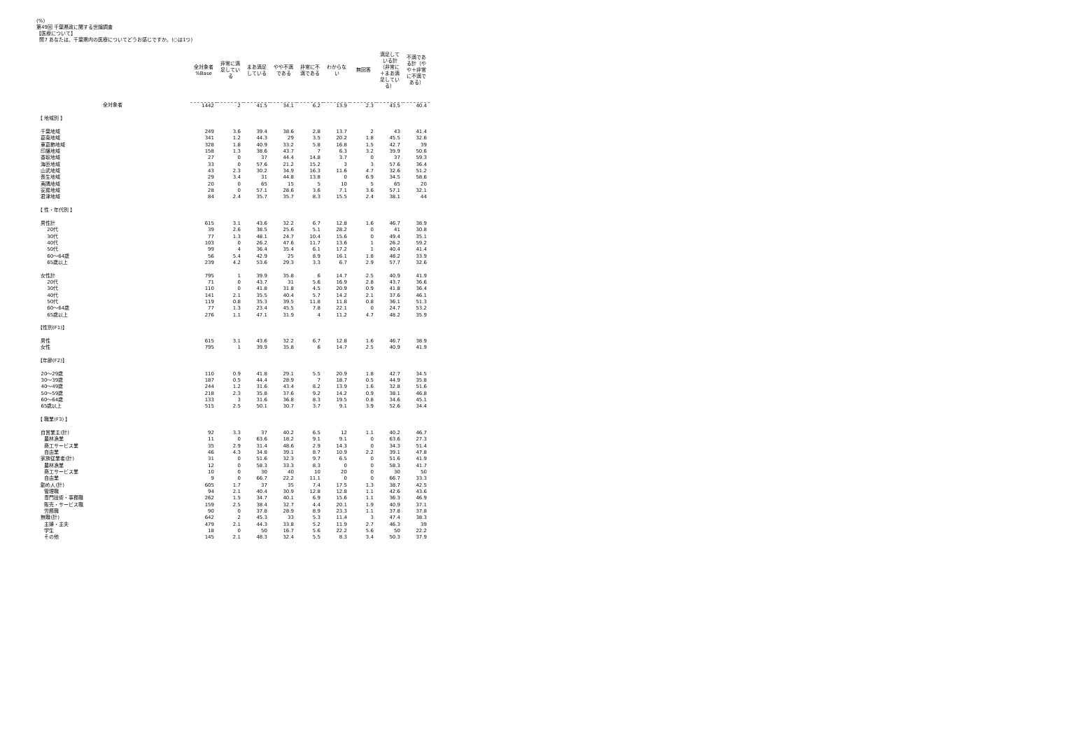(%)
第49回 千葉県政に関する世論調査
【医療について】
問7 あなたは、千葉県内の医療についてどうお感じですか。(○は1つ)
| | 全対象者 %Base | 非常に満足している | まあ満足している | やや不満である | 非常に不満である | わからない | 無回答 | 満足している計（非常に＋まあ満足している） | 不満である計（やや＋非常に不満である） |
| --- | --- | --- | --- | --- | --- | --- | --- | --- | --- |
| 全対象者 | 1442 | 2 | 41.5 | 34.1 | 6.2 | 13.9 | 2.3 | 43.5 | 40.4 |
| 【 地域別 】 | | | | | | | | | |
| 千葉地域 | 249 | 3.6 | 39.4 | 38.6 | 2.8 | 13.7 | 2 | 43 | 41.4 |
| 葛南地域 | 341 | 1.2 | 44.3 | 29 | 3.5 | 20.2 | 1.8 | 45.5 | 32.6 |
| 東葛飾地域 | 328 | 1.8 | 40.9 | 33.2 | 5.8 | 16.8 | 1.5 | 42.7 | 39 |
| 印旛地域 | 158 | 1.3 | 38.6 | 43.7 | 7 | 6.3 | 3.2 | 39.9 | 50.6 |
| 香取地域 | 27 | 0 | 37 | 44.4 | 14.8 | 3.7 | 0 | 37 | 59.3 |
| 海匝地域 | 33 | 0 | 57.6 | 21.2 | 15.2 | 3 | 3 | 57.6 | 36.4 |
| 山武地域 | 43 | 2.3 | 30.2 | 34.9 | 16.3 | 11.6 | 4.7 | 32.6 | 51.2 |
| 長生地域 | 29 | 3.4 | 31 | 44.8 | 13.8 | 0 | 6.9 | 34.5 | 58.6 |
| 夷隅地域 | 20 | 0 | 65 | 15 | 5 | 10 | 5 | 65 | 20 |
| 安房地域 | 28 | 0 | 57.1 | 28.6 | 3.6 | 7.1 | 3.6 | 57.1 | 32.1 |
| 君津地域 | 84 | 2.4 | 35.7 | 35.7 | 8.3 | 15.5 | 2.4 | 38.1 | 44 |
| 【 性・年代別 】 | | | | | | | | | |
| 男性計 | 615 | 3.1 | 43.6 | 32.2 | 6.7 | 12.8 | 1.6 | 46.7 | 38.9 |
| 20代 | 39 | 2.6 | 38.5 | 25.6 | 5.1 | 28.2 | 0 | 41 | 30.8 |
| 30代 | 77 | 1.3 | 48.1 | 24.7 | 10.4 | 15.6 | 0 | 49.4 | 35.1 |
| 40代 | 103 | 0 | 26.2 | 47.6 | 11.7 | 13.6 | 1 | 26.2 | 59.2 |
| 50代 | 99 | 4 | 36.4 | 35.4 | 6.1 | 17.2 | 1 | 40.4 | 41.4 |
| 60～64歳 | 56 | 5.4 | 42.9 | 25 | 8.9 | 16.1 | 1.8 | 48.2 | 33.9 |
| 65歳以上 | 239 | 4.2 | 53.6 | 29.3 | 3.3 | 6.7 | 2.9 | 57.7 | 32.6 |
| 女性計 | 795 | 1 | 39.9 | 35.8 | 6 | 14.7 | 2.5 | 40.9 | 41.9 |
| 20代 | 71 | 0 | 43.7 | 31 | 5.6 | 16.9 | 2.8 | 43.7 | 36.6 |
| 30代 | 110 | 0 | 41.8 | 31.8 | 4.5 | 20.9 | 0.9 | 41.8 | 36.4 |
| 40代 | 141 | 2.1 | 35.5 | 40.4 | 5.7 | 14.2 | 2.1 | 37.6 | 46.1 |
| 50代 | 119 | 0.8 | 35.3 | 39.5 | 11.8 | 11.8 | 0.8 | 36.1 | 51.3 |
| 60～64歳 | 77 | 1.3 | 23.4 | 45.5 | 7.8 | 22.1 | 0 | 24.7 | 53.2 |
| 65歳以上 | 276 | 1.1 | 47.1 | 31.9 | 4 | 11.2 | 4.7 | 48.2 | 35.9 |
| 【性別(F1)】 | | | | | | | | | |
| 男性 | 615 | 3.1 | 43.6 | 32.2 | 6.7 | 12.8 | 1.6 | 46.7 | 38.9 |
| 女性 | 795 | 1 | 39.9 | 35.8 | 6 | 14.7 | 2.5 | 40.9 | 41.9 |
| 【年齢(F2)】 | | | | | | | | | |
| 20～29歳 | 110 | 0.9 | 41.8 | 29.1 | 5.5 | 20.9 | 1.8 | 42.7 | 34.5 |
| 30～39歳 | 187 | 0.5 | 44.4 | 28.9 | 7 | 18.7 | 0.5 | 44.9 | 35.8 |
| 40～49歳 | 244 | 1.2 | 31.6 | 43.4 | 8.2 | 13.9 | 1.6 | 32.8 | 51.6 |
| 50～59歳 | 218 | 2.3 | 35.8 | 37.6 | 9.2 | 14.2 | 0.9 | 38.1 | 46.8 |
| 60～64歳 | 133 | 3 | 31.6 | 36.8 | 8.3 | 19.5 | 0.8 | 34.6 | 45.1 |
| 65歳以上 | 515 | 2.5 | 50.1 | 30.7 | 3.7 | 9.1 | 3.9 | 52.6 | 34.4 |
| 【 職業(F3) 】 | | | | | | | | | |
| 自営業主(計) | 92 | 3.3 | 37 | 40.2 | 6.5 | 12 | 1.1 | 40.2 | 46.7 |
| 農林漁業 | 11 | 0 | 63.6 | 18.2 | 9.1 | 9.1 | 0 | 63.6 | 27.3 |
| 商工サービス業 | 35 | 2.9 | 31.4 | 48.6 | 2.9 | 14.3 | 0 | 34.3 | 51.4 |
| 自由業 | 46 | 4.3 | 34.8 | 39.1 | 8.7 | 10.9 | 2.2 | 39.1 | 47.8 |
| 家族従業者(計) | 31 | 0 | 51.6 | 32.3 | 9.7 | 6.5 | 0 | 51.6 | 41.9 |
| 農林漁業 | 12 | 0 | 58.3 | 33.3 | 8.3 | 0 | 0 | 58.3 | 41.7 |
| 商工サービス業 | 10 | 0 | 30 | 40 | 10 | 20 | 0 | 30 | 50 |
| 自由業 | 9 | 0 | 66.7 | 22.2 | 11.1 | 0 | 0 | 66.7 | 33.3 |
| 勤め人(計) | 605 | 1.7 | 37 | 35 | 7.4 | 17.5 | 1.3 | 38.7 | 42.5 |
| 管理職 | 94 | 2.1 | 40.4 | 30.9 | 12.8 | 12.8 | 1.1 | 42.6 | 43.6 |
| 専門技術・事務職 | 262 | 1.5 | 34.7 | 40.1 | 6.9 | 15.6 | 1.1 | 36.3 | 46.9 |
| 販売・サービス職 | 159 | 2.5 | 38.4 | 32.7 | 4.4 | 20.1 | 1.9 | 40.9 | 37.1 |
| 労務職 | 90 | 0 | 37.8 | 28.9 | 8.9 | 23.3 | 1.1 | 37.8 | 37.8 |
| 無職(計) | 642 | 2 | 45.3 | 33 | 5.3 | 11.4 | 3 | 47.4 | 38.3 |
| 主婦・主夫 | 479 | 2.1 | 44.3 | 33.8 | 5.2 | 11.9 | 2.7 | 46.3 | 39 |
| 学生 | 18 | 0 | 50 | 16.7 | 5.6 | 22.2 | 5.6 | 50 | 22.2 |
| その他 | 145 | 2.1 | 48.3 | 32.4 | 5.5 | 8.3 | 3.4 | 50.3 | 37.9 |